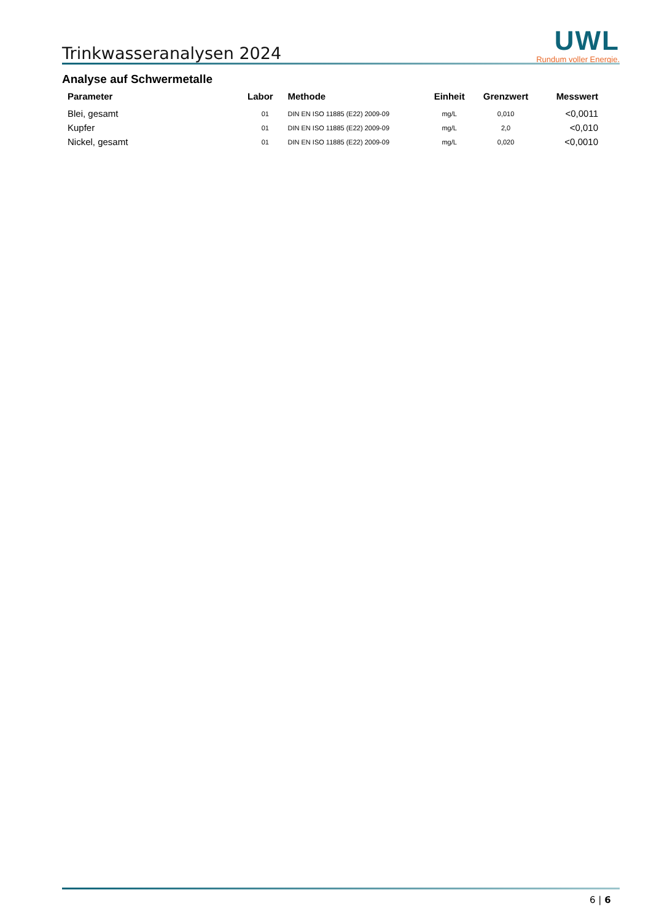Trinkwasseranalysen 2024
UWL
Rundum voller Energie.
Analyse auf Schwermetalle
| Parameter | Labor | Methode | Einheit | Grenzwert | Messwert |
| --- | --- | --- | --- | --- | --- |
| Blei, gesamt | 01 | DIN EN ISO 11885 (E22) 2009-09 | mg/L | 0,010 | <0,0011 |
| Kupfer | 01 | DIN EN ISO 11885 (E22) 2009-09 | mg/L | 2,0 | <0,010 |
| Nickel, gesamt | 01 | DIN EN ISO 11885 (E22) 2009-09 | mg/L | 0,020 | <0,0010 |
6 | 6